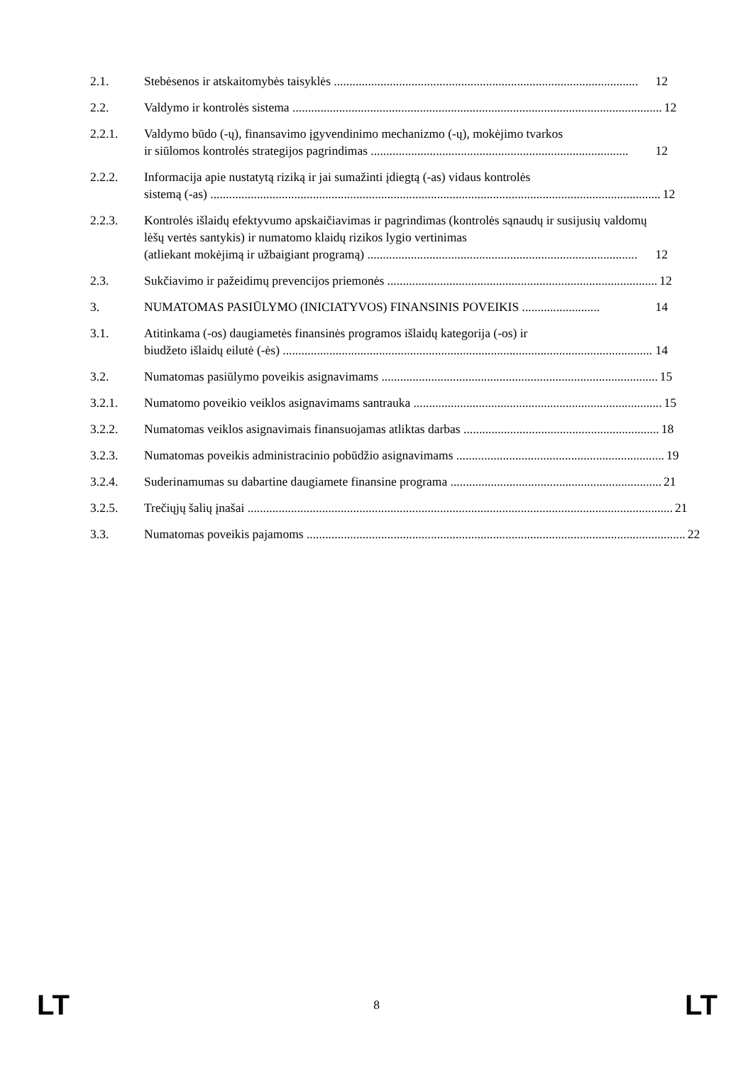2.1. Stebėsenos ir atskaitomybės taisyklės .................................................................................................. 12
2.2. Valdymo ir kontrolės sistema ....................................................................................................................... 12
2.2.1. Valdymo būdo (-ų), finansavimo įgyvendinimo mechanizmo (-ų), mokėjimo tvarkos
ir siūlomos kontrolės strategijos pagrindimas ................................................................................... 12
2.2.2. Informacija apie nustatytą riziką ir jai sumažinti įdiegtą (-as) vidaus kontrolės
sistemą (-as) ................................................................................................................................................. 12
2.2.3. Kontrolės išlaidų efektyvumo apskaičiavimas ir pagrindimas (kontrolės sąnaudų ir susijusių valdomų lėšų vertės santykis) ir numatomo klaidų rizikos lygio vertinimas
(atliekant mokėjimą ir užbaigiant programą) ....................................................................................... 12
2.3. Sukčiavimo ir pažeidimų prevencijos priemonės ....................................................................................... 12
3. NUMATOMAS PASIŪLYMO (INICIATYVOS) FINANSINIS POVEIKIS ......................... 14
3.1. Atitinkama (-os) daugiametės finansinės programos išlaidų kategorija (-os) ir
biudžeto išlaidų eilutė (-ės) ....................................................................................................................... 14
3.2. Numatomas pasiūlymo poveikis asignavimams ......................................................................................... 15
3.2.1. Numatomo poveikio veiklos asignavimams santrauka ................................................................................ 15
3.2.2. Numatomas veiklos asignavimais finansuojamas atliktas darbas ............................................................... 18
3.2.3. Numatomas poveikis administracinio pobūdžio asignavimams ................................................................... 19
3.2.4. Suderinamumas su dabartine daugiamete finansine programa .................................................................... 21
3.2.5. Trečiųjų šalių įnašai ......................................................................................................................................... 21
3.3. Numatomas poveikis pajamoms .......................................................................................................................... 22
LT
8
LT